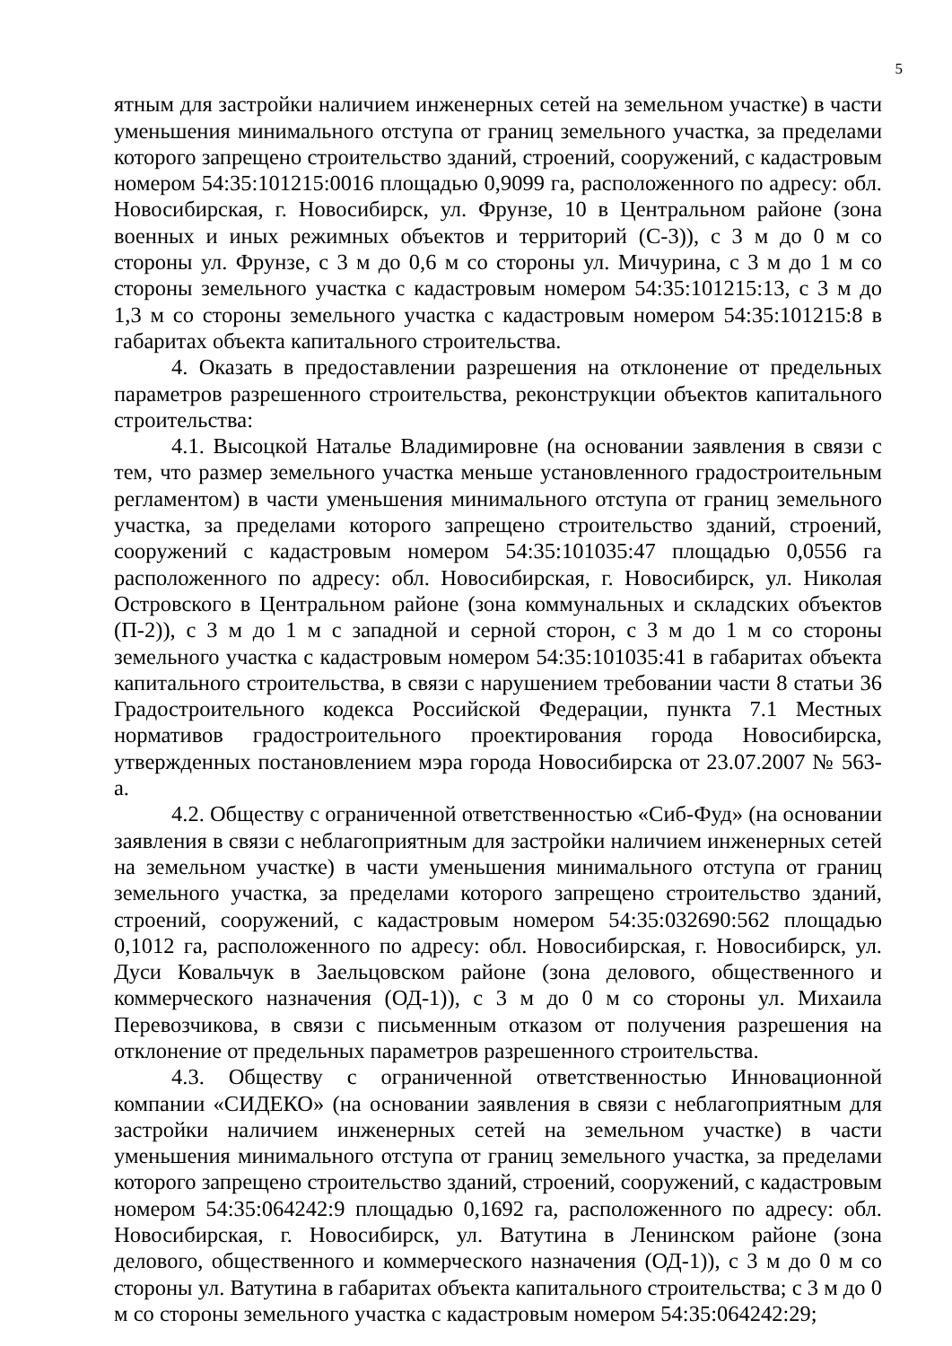5
ятным для застройки наличием инженерных сетей на земельном участке) в части уменьшения минимального отступа от границ земельного участка, за пределами которого запрещено строительство зданий, строений, сооружений, с кадастровым номером 54:35:101215:0016 площадью 0,9099 га, расположенного по адресу: обл. Новосибирская, г. Новосибирск, ул. Фрунзе, 10 в Центральном районе (зона военных и иных режимных объектов и территорий (С-3)), с 3 м до 0 м со стороны ул. Фрунзе, с 3 м до 0,6 м со стороны ул. Мичурина, с 3 м до 1 м со стороны земельного участка с кадастровым номером 54:35:101215:13, с 3 м до 1,3 м со стороны земельного участка с кадастровым номером 54:35:101215:8 в габаритах объекта капитального строительства.
4. Оказать в предоставлении разрешения на отклонение от предельных параметров разрешенного строительства, реконструкции объектов капитального строительства:
4.1. Высоцкой Наталье Владимировне (на основании заявления в связи с тем, что размер земельного участка меньше установленного градостроительным регламентом) в части уменьшения минимального отступа от границ земельного участка, за пределами которого запрещено строительство зданий, строений, сооружений с кадастровым номером 54:35:101035:47 площадью 0,0556 га расположенного по адресу: обл. Новосибирская, г. Новосибирск, ул. Николая Островского в Центральном районе (зона коммунальных и складских объектов (П-2)), с 3 м до 1 м с западной и серной сторон, с 3 м до 1 м со стороны земельного участка с кадастровым номером 54:35:101035:41 в габаритах объекта капитального строительства, в связи с нарушением требовании части 8 статьи 36 Градостроительного кодекса Российской Федерации, пункта 7.1 Местных нормативов градостроительного проектирования города Новосибирска, утвержденных постановлением мэра города Новосибирска от 23.07.2007 № 563-а.
4.2. Обществу с ограниченной ответственностью «Сиб-Фуд» (на основании заявления в связи с неблагоприятным для застройки наличием инженерных сетей на земельном участке) в части уменьшения минимального отступа от границ земельного участка, за пределами которого запрещено строительство зданий, строений, сооружений, с кадастровым номером 54:35:032690:562 площадью 0,1012 га, расположенного по адресу: обл. Новосибирская, г. Новосибирск, ул. Дуси Ковальчук в Заельцовском районе (зона делового, общественного и коммерческого назначения (ОД-1)), с 3 м до 0 м со стороны ул. Михаила Перевозчикова, в связи с письменным отказом от получения разрешения на отклонение от предельных параметров разрешенного строительства.
4.3. Обществу с ограниченной ответственностью Инновационной компании «СИДЕКО» (на основании заявления в связи с неблагоприятным для застройки наличием инженерных сетей на земельном участке) в части уменьшения минимального отступа от границ земельного участка, за пределами которого запрещено строительство зданий, строений, сооружений, с кадастровым номером 54:35:064242:9 площадью 0,1692 га, расположенного по адресу: обл. Новосибирская, г. Новосибирск, ул. Ватутина в Ленинском районе (зона делового, общественного и коммерческого назначения (ОД-1)), с 3 м до 0 м со стороны ул. Ватутина в габаритах объекта капитального строительства; с 3 м до 0 м со стороны земельного участка с кадастровым номером 54:35:064242:29;